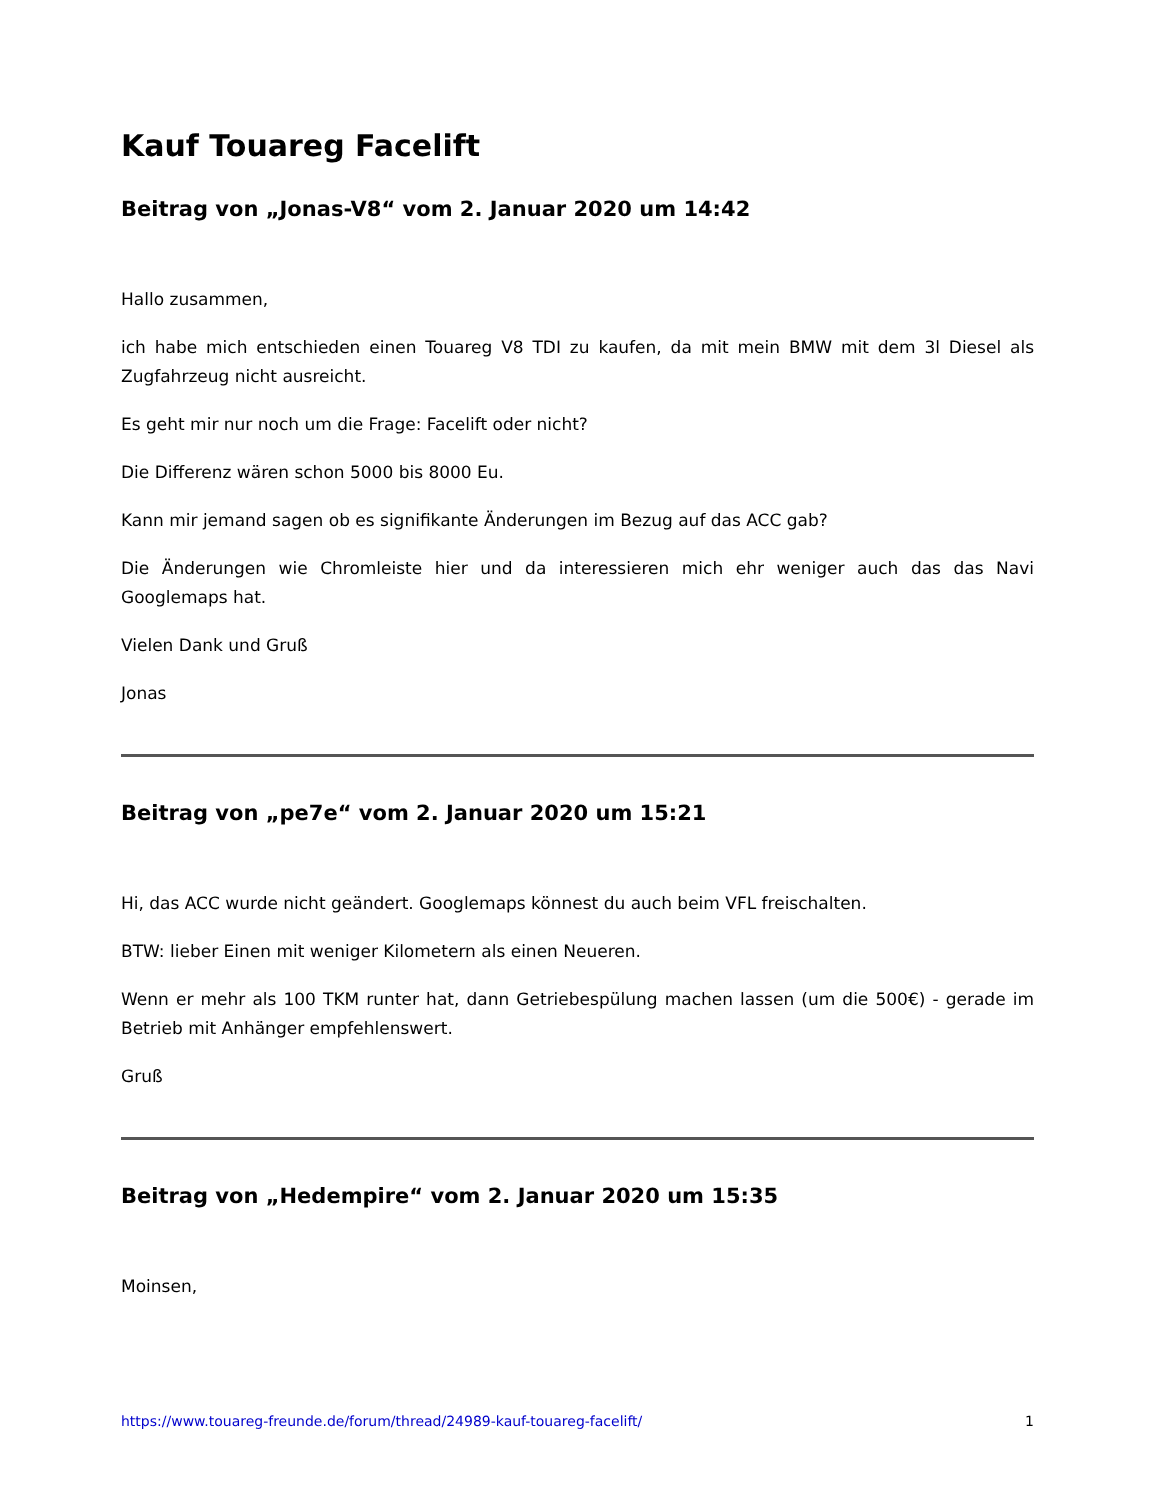Kauf Touareg Facelift
Beitrag von „Jonas-V8“ vom 2. Januar 2020 um 14:42
Hallo zusammen,
ich habe mich entschieden einen Touareg V8 TDI zu kaufen, da mit mein BMW mit dem 3l Diesel als Zugfahrzeug nicht ausreicht.
Es geht mir nur noch um die Frage: Facelift oder nicht?
Die Differenz wären schon 5000 bis 8000 Eu.
Kann mir jemand sagen ob es signifikante Änderungen im Bezug auf das ACC gab?
Die Änderungen wie Chromleiste hier und da interessieren mich ehr weniger auch das das Navi Googlemaps hat.
Vielen Dank und Gruß
Jonas
Beitrag von „pe7e“ vom 2. Januar 2020 um 15:21
Hi, das ACC wurde nicht geändert. Googlemaps könnest du auch beim VFL freischalten.
BTW: lieber Einen mit weniger Kilometern als einen Neueren.
Wenn er mehr als 100 TKM runter hat, dann Getriebespülung machen lassen (um die 500€) - gerade im Betrieb mit Anhänger empfehlenswert.
Gruß
Beitrag von „Hedempire“ vom 2. Januar 2020 um 15:35
Moinsen,
https://www.touareg-freunde.de/forum/thread/24989-kauf-touareg-facelift/ 1